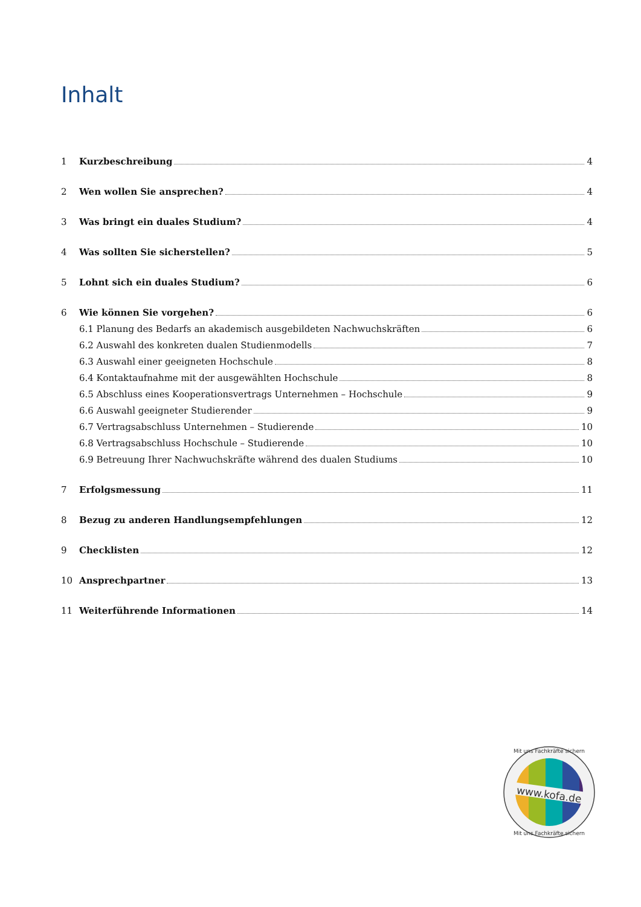Inhalt
1 Kurzbeschreibung 4
2 Wen wollen Sie ansprechen? 4
3 Was bringt ein duales Studium? 4
4 Was sollten Sie sicherstellen? 5
5 Lohnt sich ein duales Studium? 6
6 Wie können Sie vorgehen? 6
6.1 Planung des Bedarfs an akademisch ausgebildeten Nachwuchskräften 6
6.2 Auswahl des konkreten dualen Studienmodells 7
6.3 Auswahl einer geeigneten Hochschule 8
6.4 Kontaktaufnahme mit der ausgewählten Hochschule 8
6.5 Abschluss eines Kooperationsvertrags Unternehmen – Hochschule 9
6.6 Auswahl geeigneter Studierender 9
6.7 Vertragsabschluss Unternehmen – Studierende 10
6.8 Vertragsabschluss Hochschule – Studierende 10
6.9 Betreuung Ihrer Nachwuchskräfte während des dualen Studiums 10
7 Erfolgsmessung 11
8 Bezug zu anderen Handlungsempfehlungen 12
9 Checklisten 12
10 Ansprechpartner 13
11 Weiterführende Informationen 14
www.kofa.de
Mit uns Fachkräfte sichern
Mit uns Fachkräfte sichern